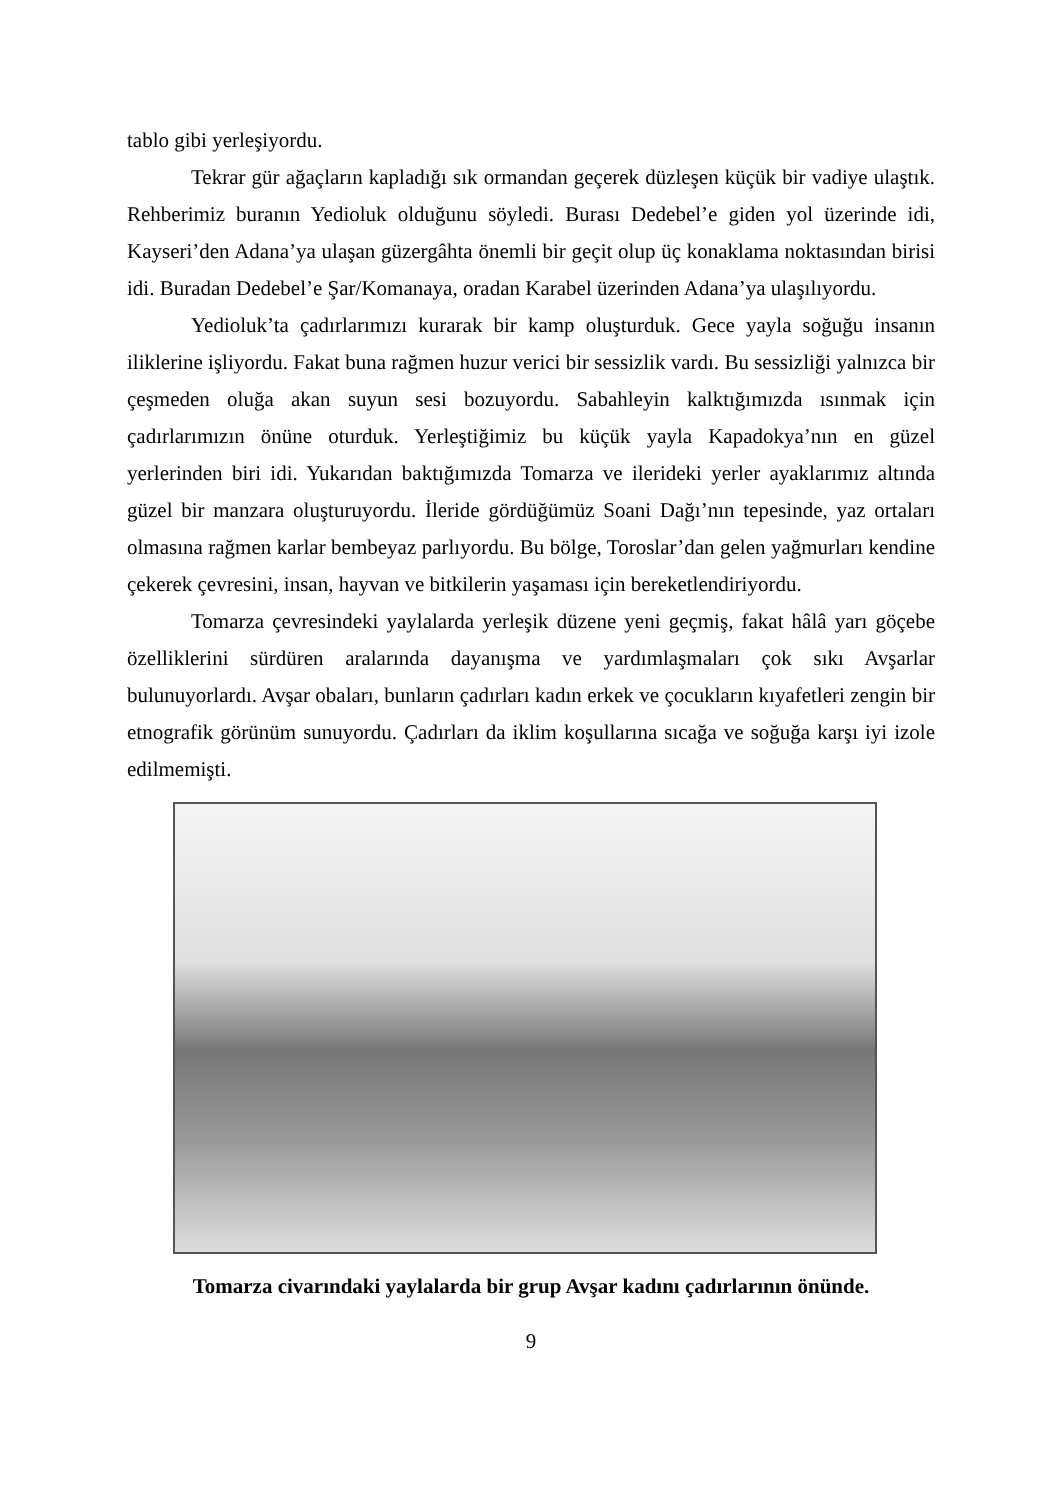tablo gibi yerleşiyordu.
Tekrar gür ağaçların kapladığı sık ormandan geçerek düzleşen küçük bir vadiye ulaştık. Rehberimiz buranın Yedioluk olduğunu söyledi. Burası Dedebel’e giden yol üzerinde idi, Kayseri’den Adana’ya ulaşan güzergâhta önemli bir geçit olup üç konaklama noktasından birisi idi. Buradan Dedebel’e Şar/Komanaya, oradan Karabel üzerinden Adana’ya ulaşılıyordu.
Yedioluk’ta çadırlarımızı kurarak bir kamp oluşturduk. Gece yayla soğuğu insanın iliklerine işliyordu. Fakat buna rağmen huzur verici bir sessizlik vardı. Bu sessizliği yalnızca bir çeşmeden oluğa akan suyun sesi bozuyordu. Sabahleyin kalktığımızda ısınmak için çadırlarımızın önüne oturduk. Yerleştiğimiz bu küçük yayla Kapadokya’nın en güzel yerlerinden biri idi. Yukarıdan baktığımızda Tomarza ve ilerideki yerler ayaklarımız altında güzel bir manzara oluşturuyordu. İleride gördüğümüz Soani Dağı’nın tepesinde, yaz ortaları olmasına rağmen karlar bembeyaz parlıyordu. Bu bölge, Toroslar’dan gelen yağmurları kendine çekerek çevresini, insan, hayvan ve bitkilerin yaşaması için bereketlendiriyordu.
Tomarza çevresindeki yaylalarda yerleşik düzene yeni geçmiş, fakat hâlâ yarı göçebe özelliklerini sürdüren aralarında dayanışma ve yardımlaşmaları çok sıkı Avşarlar bulunuyorlardı. Avşar obaları, bunların çadırları kadın erkek ve çocukların kıyafetleri zengin bir etnografik görünüm sunuyordu. Çadırları da iklim koşullarına sıcağa ve soğuğa karşı iyi izole edilmemişti.
Tomarza civarındaki yaylalarda bir grup Avşar kadını çadırlarının önünde.
9